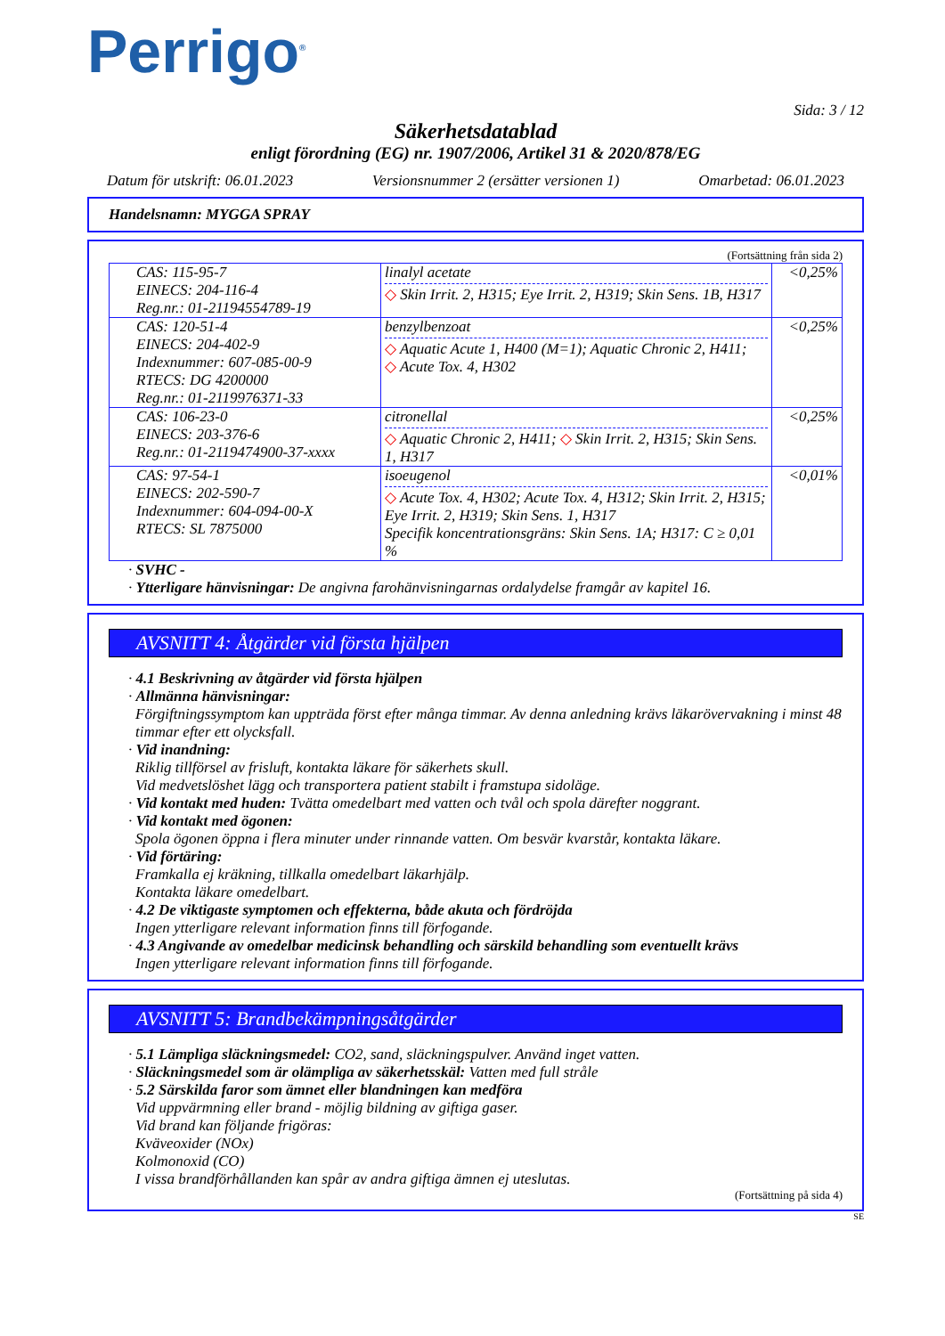Perrigo<sup>®</sup>
Sida: 3 / 12
Säkerhetsdatablad
enligt förordning (EG) nr. 1907/2006, Artikel 31 & 2020/878/EG
Datum för utskrift: 06.01.2023 Versionsnummer 2 (ersätter versionen 1) Omarbetad: 06.01.2023
Handelsnamn: MYGGA SPRAY
(Fortsättning från sida 2)
| CAS: 115-95-7 EINECS: 204-116-4 Reg.nr.: 01-21194554789-19 | linalyl acetate ◇ Skin Irrit. 2, H315; Eye Irrit. 2, H319; Skin Sens. 1B, H317 | <0,25% |
| CAS: 120-51-4 EINECS: 204-402-9 Indexnummer: 607-085-00-9 RTECS: DG 4200000 Reg.nr.: 01-2119976371-33 | benzylbenzoat ◇ Aquatic Acute 1, H400 (M=1); Aquatic Chronic 2, H411; ◇ Acute Tox. 4, H302 | <0,25% |
| CAS: 106-23-0 EINECS: 203-376-6 Reg.nr.: 01-2119474900-37-xxxx | citronellal ◇ Aquatic Chronic 2, H411; ◇ Skin Irrit. 2, H315; Skin Sens. 1, H317 | <0,25% |
| CAS: 97-54-1 EINECS: 202-590-7 Indexnummer: 604-094-00-X RTECS: SL 7875000 | isoeugenol ◇ Acute Tox. 4, H302; Acute Tox. 4, H312; Skin Irrit. 2, H315; Eye Irrit. 2, H319; Skin Sens. 1, H317 Specifik koncentrationsgräns: Skin Sens. 1A; H317: C ≥ 0,01 % | <0,01% |
· SVHC -
· Ytterligare hänvisningar: De angivna farohänvisningarnas ordalydelse framgår av kapitel 16.
AVSNITT 4: Åtgärder vid första hjälpen
· 4.1 Beskrivning av åtgärder vid första hjälpen
· Allmänna hänvisningar:
Förgiftningssymptom kan uppträda först efter många timmar. Av denna anledning krävs läkarövervakning i minst 48 timmar efter ett olycksfall.
· Vid inandning:
Riklig tillförsel av frisluft, kontakta läkare för säkerhets skull.
Vid medvetslöshet lägg och transportera patient stabilt i framstupa sidoläge.
· Vid kontakt med huden: Tvätta omedelbart med vatten och tvål och spola därefter noggrant.
· Vid kontakt med ögonen:
Spola ögonen öppna i flera minuter under rinnande vatten. Om besvär kvarstår, kontakta läkare.
· Vid förtäring:
Framkalla ej kräkning, tillkalla omedelbart läkarhjälp.
Kontakta läkare omedelbart.
· 4.2 De viktigaste symptomen och effekterna, både akuta och fördröjda
Ingen ytterligare relevant information finns till förfogande.
· 4.3 Angivande av omedelbar medicinsk behandling och särskild behandling som eventuellt krävs
Ingen ytterligare relevant information finns till förfogande.
AVSNITT 5: Brandbekämpningsåtgärder
· 5.1 Lämpliga släckningsmedel: CO2, sand, släckningspulver. Använd inget vatten.
· Släckningsmedel som är olämpliga av säkerhetsskäl: Vatten med full stråle
· 5.2 Särskilda faror som ämnet eller blandningen kan medföra
Vid uppvärmning eller brand - möjlig bildning av giftiga gaser.
Vid brand kan följande frigöras:
Kväveoxider (NOx)
Kolmonoxid (CO)
I vissa brandförhållanden kan spår av andra giftiga ämnen ej uteslutas.
(Fortsättning på sida 4)
SE